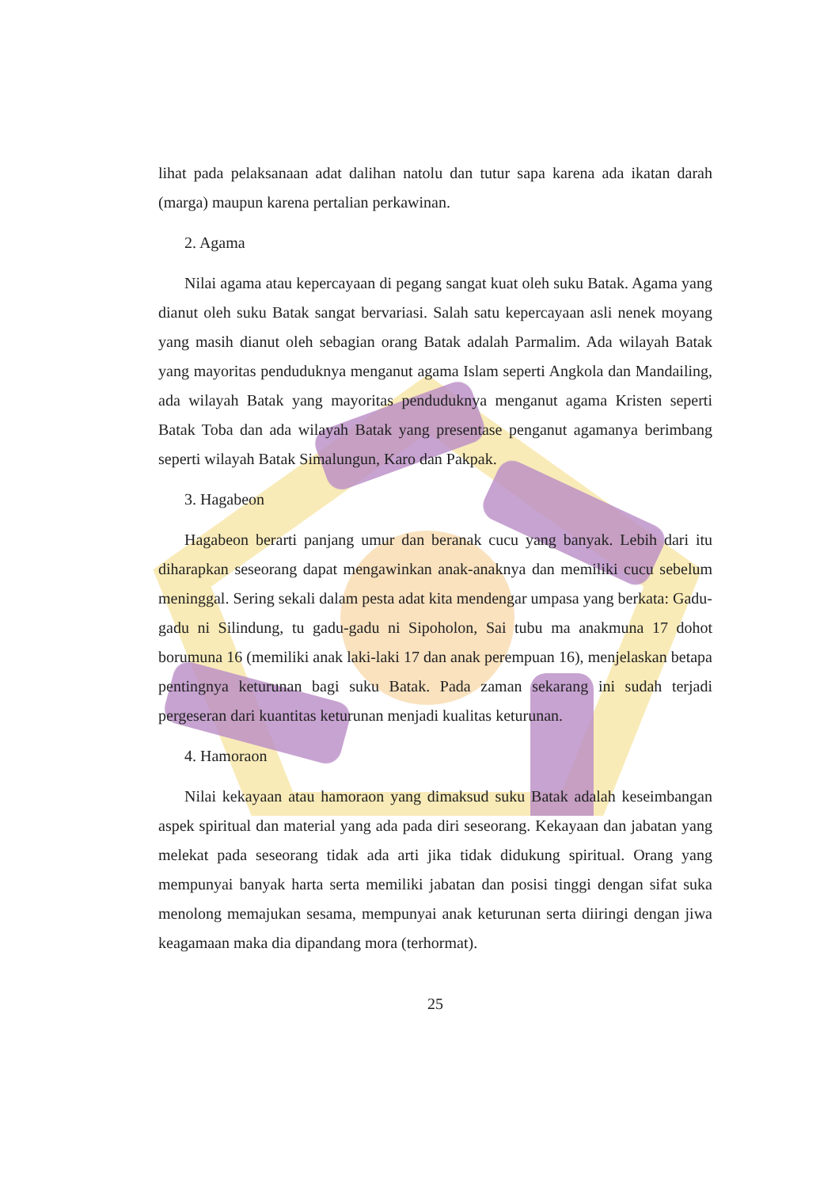lihat pada pelaksanaan adat dalihan natolu dan tutur sapa karena ada ikatan darah (marga) maupun karena pertalian perkawinan.
2. Agama
Nilai agama atau kepercayaan di pegang sangat kuat oleh suku Batak. Agama yang dianut oleh suku Batak sangat bervariasi. Salah satu kepercayaan asli nenek moyang yang masih dianut oleh sebagian orang Batak adalah Parmalim. Ada wilayah Batak yang mayoritas penduduknya menganut agama Islam seperti Angkola dan Mandailing, ada wilayah Batak yang mayoritas penduduknya menganut agama Kristen seperti Batak Toba dan ada wilayah Batak yang presentase penganut agamanya berimbang seperti wilayah Batak Simalungun, Karo dan Pakpak.
3. Hagabeon
Hagabeon berarti panjang umur dan beranak cucu yang banyak. Lebih dari itu diharapkan seseorang dapat mengawinkan anak-anaknya dan memiliki cucu sebelum meninggal. Sering sekali dalam pesta adat kita mendengar umpasa yang berkata: Gadu-gadu ni Silindung, tu gadu-gadu ni Sipoholon, Sai tubu ma anakmuna 17 dohot borumuna 16 (memiliki anak laki-laki 17 dan anak perempuan 16), menjelaskan betapa pentingnya keturunan bagi suku Batak. Pada zaman sekarang ini sudah terjadi pergeseran dari kuantitas keturunan menjadi kualitas keturunan.
4. Hamoraon
Nilai kekayaan atau hamoraon yang dimaksud suku Batak adalah keseimbangan aspek spiritual dan material yang ada pada diri seseorang. Kekayaan dan jabatan yang melekat pada seseorang tidak ada arti jika tidak didukung spiritual. Orang yang mempunyai banyak harta serta memiliki jabatan dan posisi tinggi dengan sifat suka menolong memajukan sesama, mempunyai anak keturunan serta diiringi dengan jiwa keagamaan maka dia dipandang mora (terhormat).
25